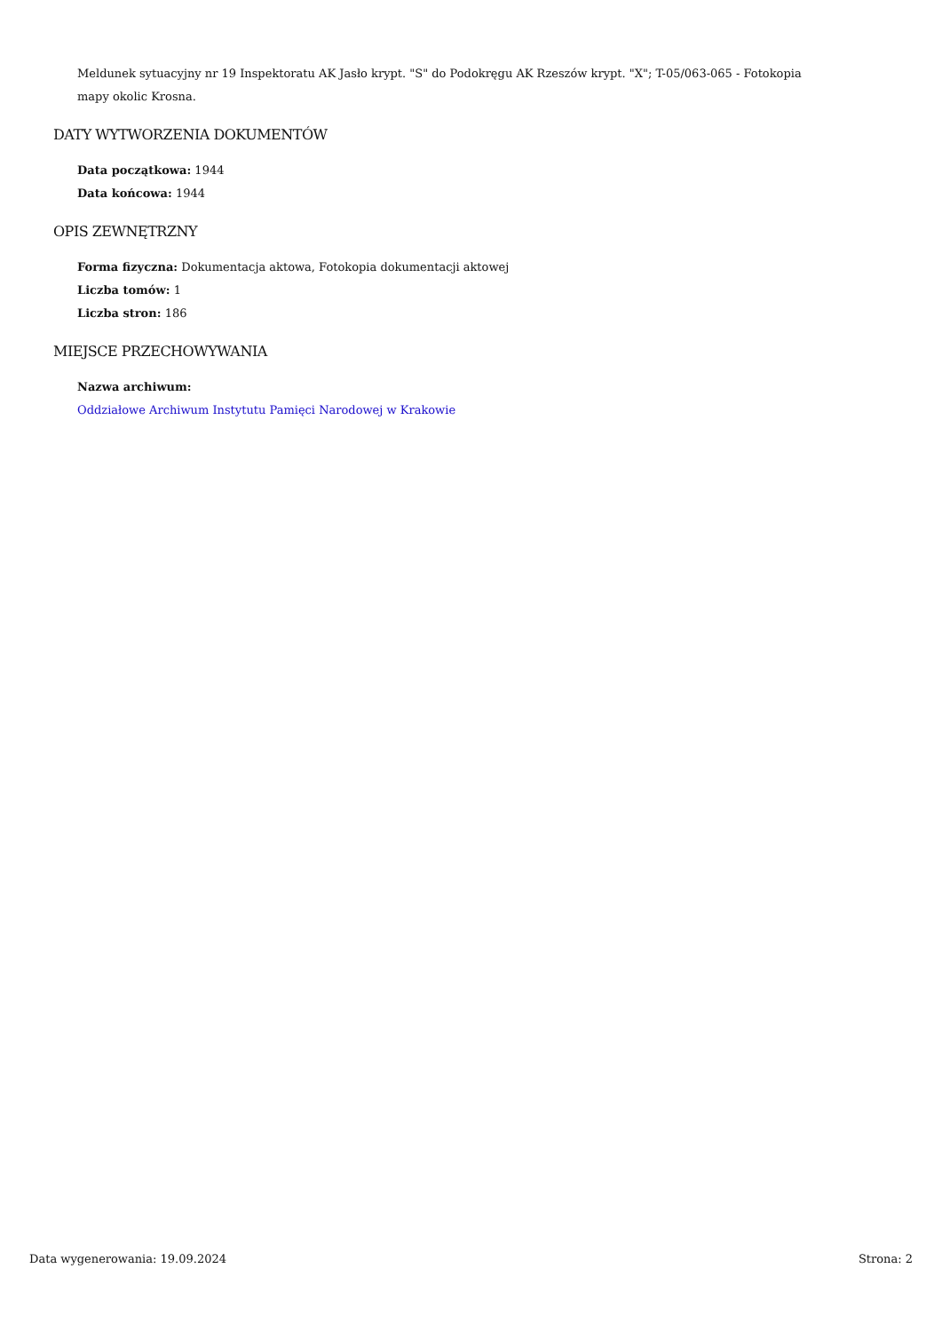Meldunek sytuacyjny nr 19 Inspektoratu AK Jasło krypt. "S" do Podokręgu AK Rzeszów krypt. "X"; T-05/063-065 - Fotokopia mapy okolic Krosna.
DATY WYTWORZENIA DOKUMENTÓW
Data początkowa: 1944
Data końcowa: 1944
OPIS ZEWNĘTRZNY
Forma fizyczna: Dokumentacja aktowa, Fotokopia dokumentacji aktowej
Liczba tomów: 1
Liczba stron: 186
MIEJSCE PRZECHOWYWANIA
Nazwa archiwum:
Oddziałowe Archiwum Instytutu Pamięci Narodowej w Krakowie
Data wygenerowania: 19.09.2024 Strona: 2